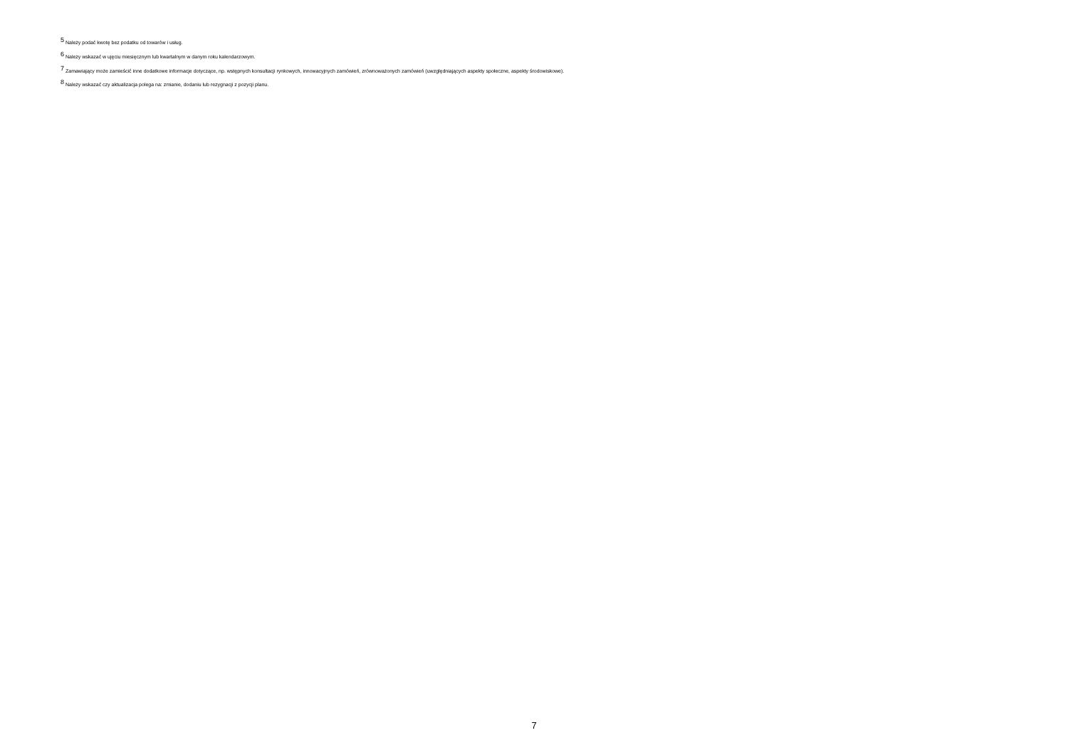<sup>5</sup> Należy podać kwotę bez podatku od towarów i usług.
<sup>6</sup> Należy wskazać w ujęciu miesięcznym lub kwartalnym w danym roku kalendarzowym.
<sup>7</sup> Zamawiający może zamieścić inne dodatkowe informacje dotyczące, np. wstępnych konsultacji rynkowych, innowacyjnych zamówień, zrównoważonych zamówień (uwzględniających aspekty społeczne, aspekty środowiskowe).
<sup>8</sup> Należy wskazać czy aktualizacja polega na: zmianie, dodaniu lub rezygnacji z pozycji planu.
7